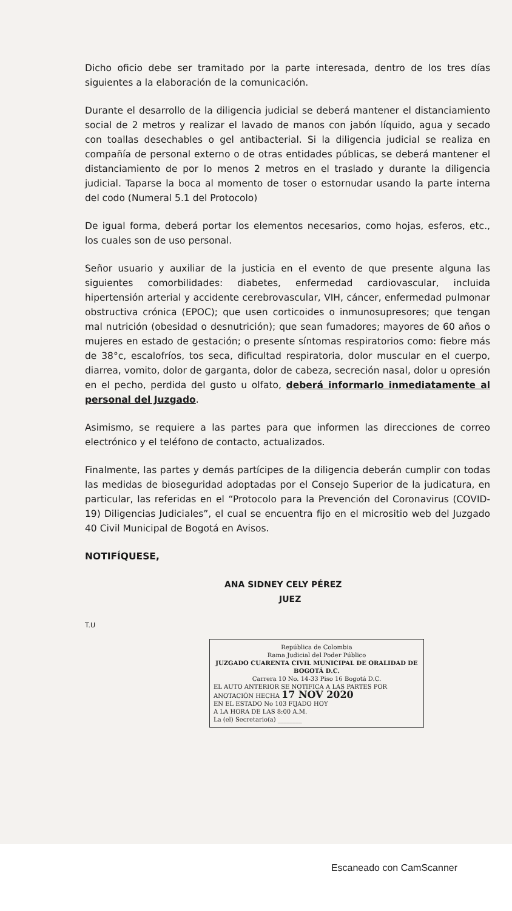Dicho oficio debe ser tramitado por la parte interesada, dentro de los tres días siguientes a la elaboración de la comunicación.
Durante el desarrollo de la diligencia judicial se deberá mantener el distanciamiento social de 2 metros y realizar el lavado de manos con jabón líquido, agua y secado con toallas desechables o gel antibacterial. Si la diligencia judicial se realiza en compañía de personal externo o de otras entidades públicas, se deberá mantener el distanciamiento de por lo menos 2 metros en el traslado y durante la diligencia judicial. Taparse la boca al momento de toser o estornudar usando la parte interna del codo (Numeral 5.1 del Protocolo)
De igual forma, deberá portar los elementos necesarios, como hojas, esferos, etc., los cuales son de uso personal.
Señor usuario y auxiliar de la justicia en el evento de que presente alguna las siguientes comorbilidades: diabetes, enfermedad cardiovascular, incluida hipertensión arterial y accidente cerebrovascular, VIH, cáncer, enfermedad pulmonar obstructiva crónica (EPOC); que usen corticoides o inmunosupresores; que tengan mal nutrición (obesidad o desnutrición); que sean fumadores; mayores de 60 años o mujeres en estado de gestación; o presente síntomas respiratorios como: fiebre más de 38°c, escalofríos, tos seca, dificultad respiratoria, dolor muscular en el cuerpo, diarrea, vomito, dolor de garganta, dolor de cabeza, secreción nasal, dolor u opresión en el pecho, perdida del gusto u olfato, deberá informarlo inmediatamente al personal del Juzgado.
Asimismo, se requiere a las partes para que informen las direcciones de correo electrónico y el teléfono de contacto, actualizados.
Finalmente, las partes y demás partícipes de la diligencia deberán cumplir con todas las medidas de bioseguridad adoptadas por el Consejo Superior de la judicatura, en particular, las referidas en el “Protocolo para la Prevención del Coronavirus (COVID-19) Diligencias Judiciales”, el cual se encuentra fijo en el micrositio web del Juzgado 40 Civil Municipal de Bogotá en Avisos.
NOTIFÍQUESE,
ANA SIDNEY CELY PÉREZ
JUEZ
T.U
República de Colombia
Rama Judicial del Poder Público
JUZGADO CUARENTA CIVIL MUNICIPAL DE ORALIDAD DE BOGOTÁ D.C.
Carrera 10 No. 14-33 Piso 16 Bogotá D.C.
EL AUTO ANTERIOR SE NOTIFICA A LAS PARTES POR ANOTACIÓN HECHA 17 NOV 2020
EN EL ESTADO No 103 FIJADO HOY
A LA HORA DE LAS 8:00 A.M.
La (el) Secretario(a) ________
Escaneado con CamScanner